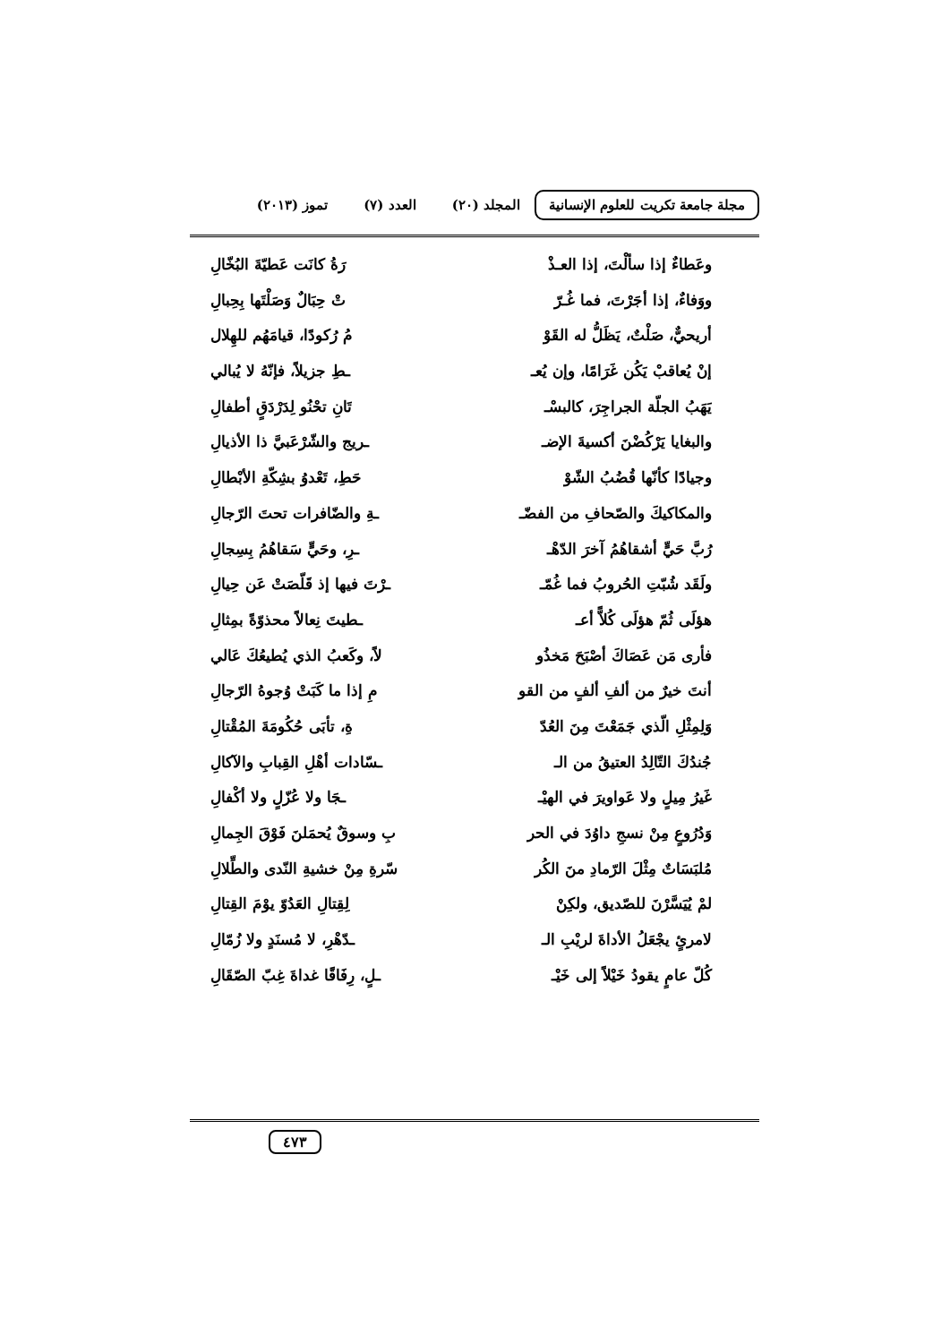مجلة جامعة تكريت للعلوم الإنسانية
المجلد (٢٠) العدد (٧) تموز (٢٠١٣)
وعَطاءٌ إذا سألْتَ، إذا العـذْ رَةُ كانَت عَطيّةَ البُخّالِ
ووَفاءٌ، إذا أجَرْتَ، فما غُـرّ
تْ حِبَالٌ وَصَلْتَها بِحِبالِ
أريحيٌّ، صَلْتٌ، يَظَلُّ له القَوْ
مُ رُكودًا، قيامَهُم للهِلال
إنْ يُعاقبْ يَكُن غَرَامًا، وإن يُعـ
ـطِ جزيلاً، فإنّهُ لا يُبالي
يَهَبُ الجلّة الجراجِرَ، كالبسْـ
تَانِ تحْنُو لِدَرْدَقٍ أطفالِ
والبغايا يَرْكُضْنَ أكسيةَ الإضـ
ـريج والشّرْعَبيَّ ذا الأذيالِ
وجيادًا كأنّها قُضُبُ الشّوْ حَطِ، تَعْدوُ بشِكّةِ الأبْطالِ
والمكاكيكَ والصّحافِ من الفضّـ ـةِ والضّافرات تحتَ الرّجالِ
رُبَّ حَيٍّ أشقاهُمُ آخرَ الدّهْـ
ـرِ، وحَيٍّ سَقاهُمُ بِسِجالِ
ولَقَد شُبّتِ الحُروبُ فما غُمّـ
ـرْتَ فيها إذ قَلّصَتْ عَن حِيالِ
هؤلَى ثُمّ هؤلَى كُلاًّ أعـ ـطيتَ نِعالاً محذوّةً بمِثالِ
فأرى مَن عَصَاكَ أصْبَحَ مَخذُو
لاً، وكَعبُ الذي يُطيعُكَ عَالي
أنتَ خيرٌ من ألفِ ألفٍ من القو مِ إذا ما كَبَتْ وُجوهُ الرّجالِ
وَلِمِثْلِ الّذي جَمَعْتَ مِنَ العُدّ
ةِ، تأبَى حُكُومَةَ المُقْتالِ
جُندُكَ التّالِدُ العتيقُ من الـ
ـسّادات أهْلِ القِبابِ والآكالِ
غَيرُ مِيلٍ ولا عَواويرَ في الهيْـ
ـجَا ولا عُزّلٍ ولا أكْفالِ
وَدُرُوعٍ مِنْ نسجِ داوُدَ في الحر
بِ وسوقٌ يُحمَلنَ فَوْقَ الجِمالِ
مُلبَسَاتٌ مِثْلَ الرّمادِ منَ الكُر
سّرةِ مِنْ خشيةِ النّدى والطِّلالِ
لمْ يُيَسَّرْنَ للصّديق، ولكِنْ
لِقِتالِ العَدُوّ يوْمَ القِتالِ
لامرئٍ يجْعَلُ الأداةَ لريْبِ الـ
ـدّهْرِ، لا مُسنَدٍ ولا زُمّالِ
كُلّ عامٍ يقودُ خَيْلاً إلى خَيْـ
ـلٍ، رِفَاقًا غداةَ غِبّ الصّقَالِ
٤٧٣